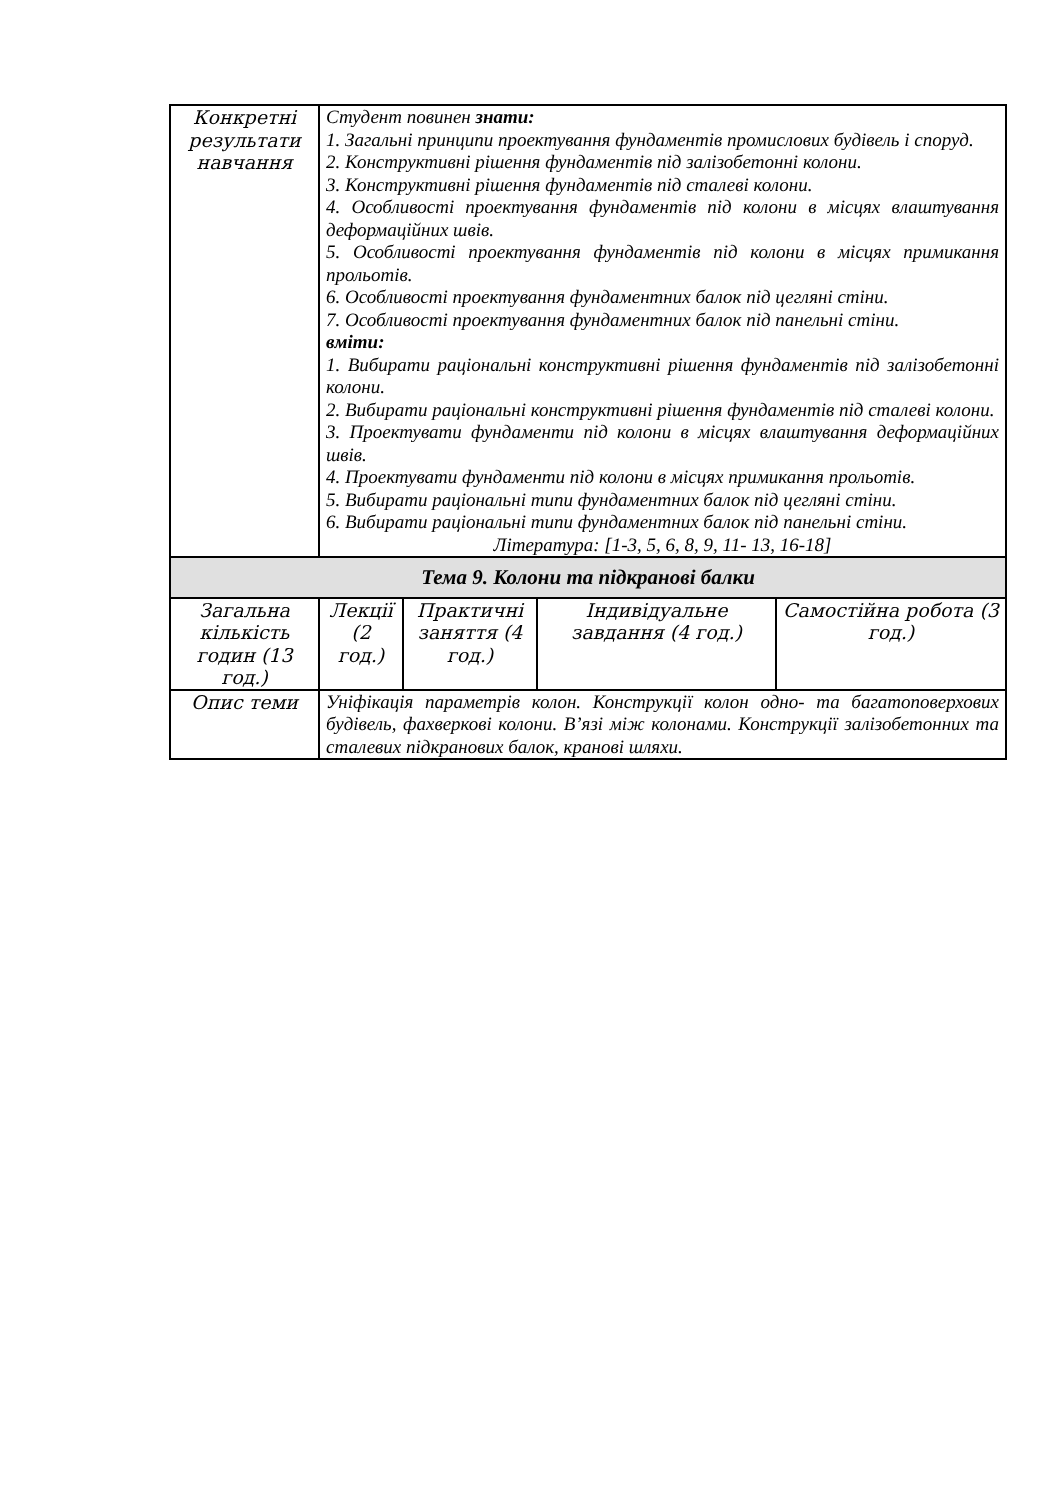| Конкретні результати навчання | Студент повинен знати: 1. Загальні принципи проектування фундаментів промислових будівель і споруд. 2. Конструктивні рішення фундаментів під залізобетонні колони. 3. Конструктивні рішення фундаментів під сталеві колони. 4. Особливості проектування фундаментів під колони в місцях влаштування деформаційних швів. 5. Особливості проектування фундаментів під колони в місцях примикання прольотів. 6. Особливості проектування фундаментних балок під цегляні стіни. 7. Особливості проектування фундаментних балок під панельні стіни. вміти: 1. Вибирати раціональні конструктивні рішення фундаментів під залізобетонні колони. 2. Вибирати раціональні конструктивні рішення фундаментів під сталеві колони. 3. Проектувати фундаменти під колони в місцях влаштування деформаційних швів. 4. Проектувати фундаменти під колони в місцях примикання прольотів. 5. Вибирати раціональні типи фундаментних балок під цегляні стіни. 6. Вибирати раціональні типи фундаментних балок під панельні стіни. Література: [1-3, 5, 6, 8, 9, 11- 13, 16-18] | | | |
| Тема 9. Колони та підкранові балки | | | | |
| Загальна кількість годин (13 год.) | Лекції (2 год.) | Практичні заняття (4 год.) | Індивідуальне завдання (4 год.) | Самостійна робота (3 год.) |
| Опис теми | Уніфікація параметрів колон. Конструкції колон одно- та багатоповерхових будівель, фахверкові колони. В’язі між колонами. Конструкції залізобетонних та сталевих підкранових балок, кранові шляхи. | | | |